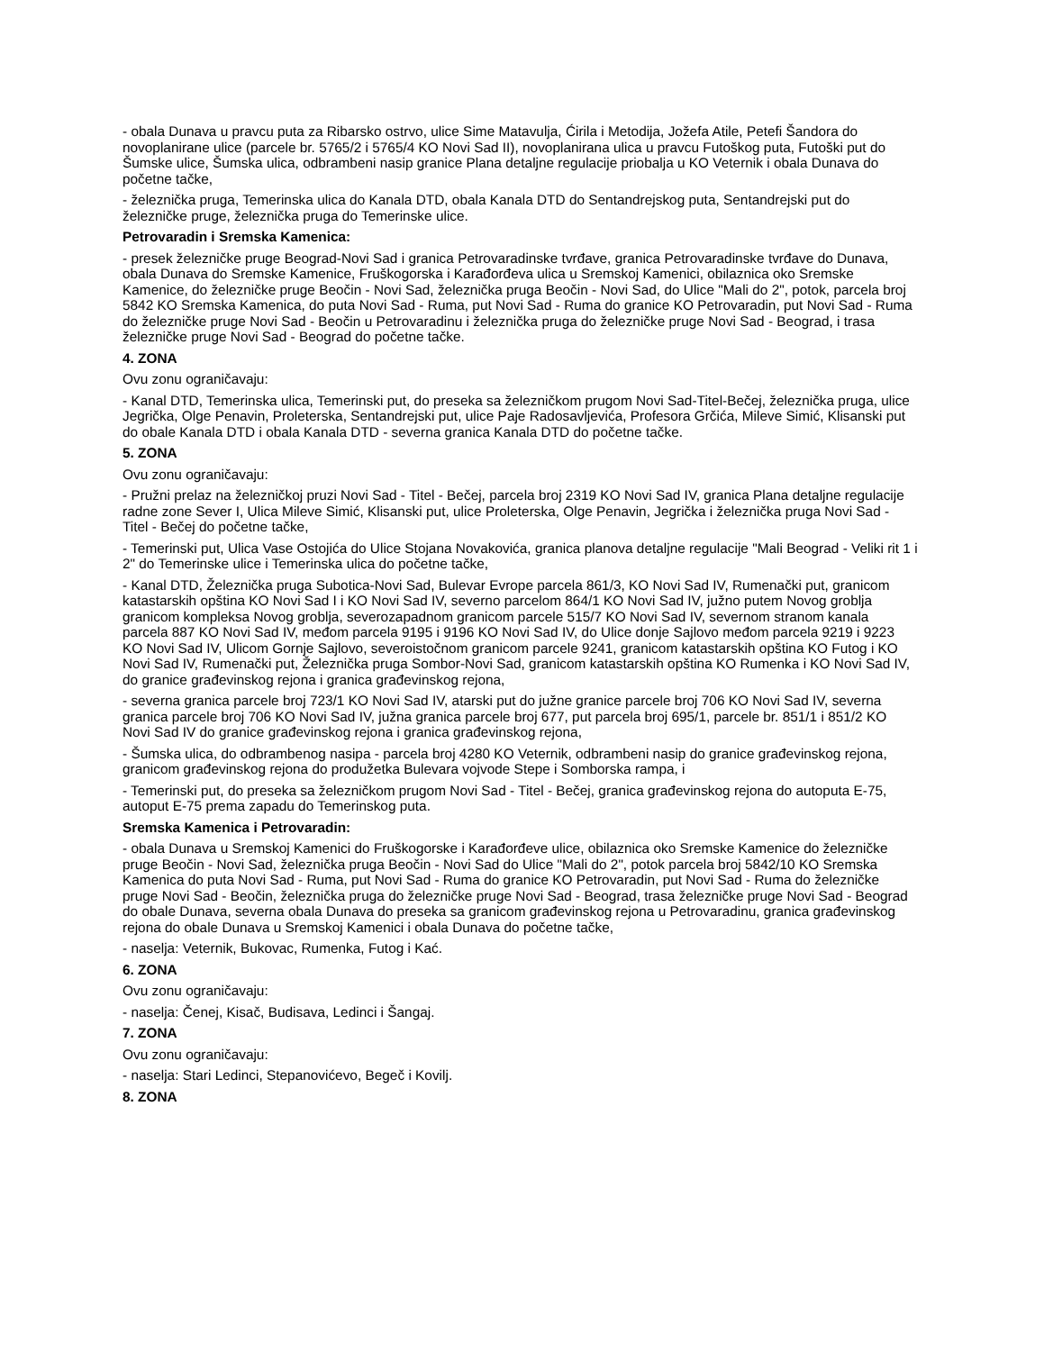- obala Dunava u pravcu puta za Ribarsko ostrvo, ulice Sime Matavulja, Ćirila i Metodija, Jožefa Atile, Petefi Šandora do novoplanirane ulice (parcele br. 5765/2 i 5765/4 KO Novi Sad II), novoplanirana ulica u pravcu Futoškog puta, Futoški put do Šumske ulice, Šumska ulica, odbrambeni nasip granice Plana detaljne regulacije priobalja u KO Veternik i obala Dunava do početne tačke,
- železnička pruga, Temerinska ulica do Kanala DTD, obala Kanala DTD do Sentandrejskog puta, Sentandrejski put do železničke pruge, železnička pruga do Temerinske ulice.
Petrovaradin i Sremska Kamenica:
- presek železničke pruge Beograd-Novi Sad i granica Petrovaradinske tvrđave, granica Petrovaradinske tvrđave do Dunava, obala Dunava do Sremske Kamenice, Fruškogorska i Karađorđeva ulica u Sremskoj Kamenici, obilaznica oko Sremske Kamenice, do železničke pruge Beočin - Novi Sad, železnička pruga Beočin - Novi Sad, do Ulice "Mali do 2", potok, parcela broj 5842 KO Sremska Kamenica, do puta Novi Sad - Ruma, put Novi Sad - Ruma do granice KO Petrovaradin, put Novi Sad - Ruma do železničke pruge Novi Sad - Beočin u Petrovaradinu i železnička pruga do železničke pruge Novi Sad - Beograd, i trasa železničke pruge Novi Sad - Beograd do početne tačke.
4. ZONA
Ovu zonu ograničavaju:
- Kanal DTD, Temerinska ulica, Temerinski put, do preseka sa železničkom prugom Novi Sad-Titel-Bečej, železnička pruga, ulice Jegrička, Olge Penavin, Proleterska, Sentandrejski put, ulice Paje Radosavljevića, Profesora Grčića, Mileve Simić, Klisanski put do obale Kanala DTD i obala Kanala DTD - severna granica Kanala DTD do početne tačke.
5. ZONA
Ovu zonu ograničavaju:
- Pružni prelaz na železničkoj pruzi Novi Sad - Titel - Bečej, parcela broj 2319 KO Novi Sad IV, granica Plana detaljne regulacije radne zone Sever I, Ulica Mileve Simić, Klisanski put, ulice Proleterska, Olge Penavin, Jegrička i železnička pruga Novi Sad - Titel - Bečej do početne tačke,
- Temerinski put, Ulica Vase Ostojića do Ulice Stojana Novakovića, granica planova detaljne regulacije "Mali Beograd - Veliki rit 1 i 2" do Temerinske ulice i Temerinska ulica do početne tačke,
- Kanal DTD, Železnička pruga Subotica-Novi Sad, Bulevar Evrope parcela 861/3, KO Novi Sad IV, Rumenački put, granicom katastarskih opština KO Novi Sad I i KO Novi Sad IV, severno parcelom 864/1 KO Novi Sad IV, južno putem Novog groblja granicom kompleksa Novog groblja, severozapadnom granicom parcele 515/7 KO Novi Sad IV, severnom stranom kanala parcela 887 KO Novi Sad IV, međom parcela 9195 i 9196 KO Novi Sad IV, do Ulice donje Sajlovo međom parcela 9219 i 9223 KO Novi Sad IV, Ulicom Gornje Sajlovo, severoistočnom granicom parcele 9241, granicom katastarskih opština KO Futog i KO Novi Sad IV, Rumenački put, Železnička pruga Sombor-Novi Sad, granicom katastarskih opština KO Rumenka i KO Novi Sad IV, do granice građevinskog rejona i granica građevinskog rejona,
- severna granica parcele broj 723/1 KO Novi Sad IV, atarski put do južne granice parcele broj 706 KO Novi Sad IV, severna granica parcele broj 706 KO Novi Sad IV, južna granica parcele broj 677, put parcela broj 695/1, parcele br. 851/1 i 851/2 KO Novi Sad IV do granice građevinskog rejona i granica građevinskog rejona,
- Šumska ulica, do odbrambenog nasipa - parcela broj 4280 KO Veternik, odbrambeni nasip do granice građevinskog rejona, granicom građevinskog rejona do produžetka Bulevara vojvode Stepe i Somborska rampa, i
- Temerinski put, do preseka sa železničkom prugom Novi Sad - Titel - Bečej, granica građevinskog rejona do autoputa E-75, autoput E-75 prema zapadu do Temerinskog puta.
Sremska Kamenica i Petrovaradin:
- obala Dunava u Sremskoj Kamenici do Fruškogorske i Karađorđeve ulice, obilaznica oko Sremske Kamenice do železničke pruge Beočin - Novi Sad, železnička pruga Beočin - Novi Sad do Ulice "Mali do 2", potok parcela broj 5842/10 KO Sremska Kamenica do puta Novi Sad - Ruma, put Novi Sad - Ruma do granice KO Petrovaradin, put Novi Sad - Ruma do železničke pruge Novi Sad - Beočin, železnička pruga do železničke pruge Novi Sad - Beograd, trasa železničke pruge Novi Sad - Beograd do obale Dunava, severna obala Dunava do preseka sa granicom građevinskog rejona u Petrovaradinu, granica građevinskog rejona do obale Dunava u Sremskoj Kamenici i obala Dunava do početne tačke,
- naselja: Veternik, Bukovac, Rumenka, Futog i Kać.
6. ZONA
Ovu zonu ograničavaju:
- naselja: Čenej, Kisač, Budisava, Ledinci i Šangaj.
7. ZONA
Ovu zonu ograničavaju:
- naselja: Stari Ledinci, Stepanovićevo, Begeč i Kovilj.
8. ZONA